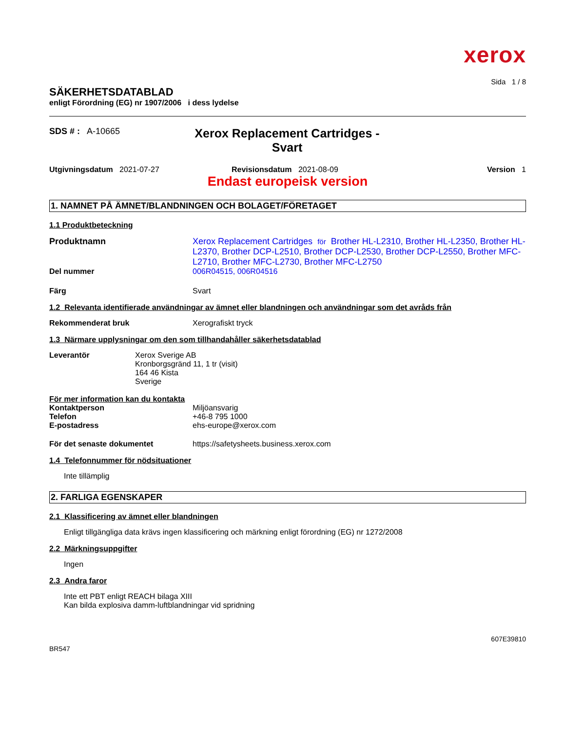xerox
Sida 1 / 8
SÄKERHETSDATABLAD
enligt Förordning (EG) nr 1907/2006 i dess lydelse
SDS # : A-10665
Xerox Replacement Cartridges - Svart
Utgivningsdatum 2021-07-27 Revisionsdatum 2021-08-09 Version 1
Endast europeisk version
1. NAMNET PÅ ÄMNET/BLANDNINGEN OCH BOLAGET/FÖRETAGET
1.1 Produktbeteckning
Produktnamn Xerox Replacement Cartridges för Brother HL-L2310, Brother HL-L2350, Brother HL-L2370, Brother DCP-L2510, Brother DCP-L2530, Brother DCP-L2550, Brother MFC-L2710, Brother MFC-L2730, Brother MFC-L2750
Del nummer 006R04515, 006R04516
Färg Svart
1.2 Relevanta identifierade användningar av ämnet eller blandningen och användningar som det avråds från
Rekommenderat bruk Xerografiskt tryck
1.3 Närmare upplysningar om den som tillhandahåller säkerhetsdatablad
Leverantör Xerox Sverige AB
Kronborgsgränd 11, 1 tr (visit)
164 46 Kista
Sverige
För mer information kan du kontakta
Kontaktperson Miljöansvarig
Telefon +46-8 795 1000
E-postadress ehs-europe@xerox.com
För det senaste dokumentet https://safetysheets.business.xerox.com
1.4 Telefonnummer för nödsituationer
Inte tillämplig
2. FARLIGA EGENSKAPER
2.1 Klassificering av ämnet eller blandningen
Enligt tillgängliga data krävs ingen klassificering och märkning enligt förordning (EG) nr 1272/2008
2.2 Märkningsuppgifter
Ingen
2.3 Andra faror
Inte ett PBT enligt REACH bilaga XIII
Kan bilda explosiva damm-luftblandningar vid spridning
607E39810
BR547